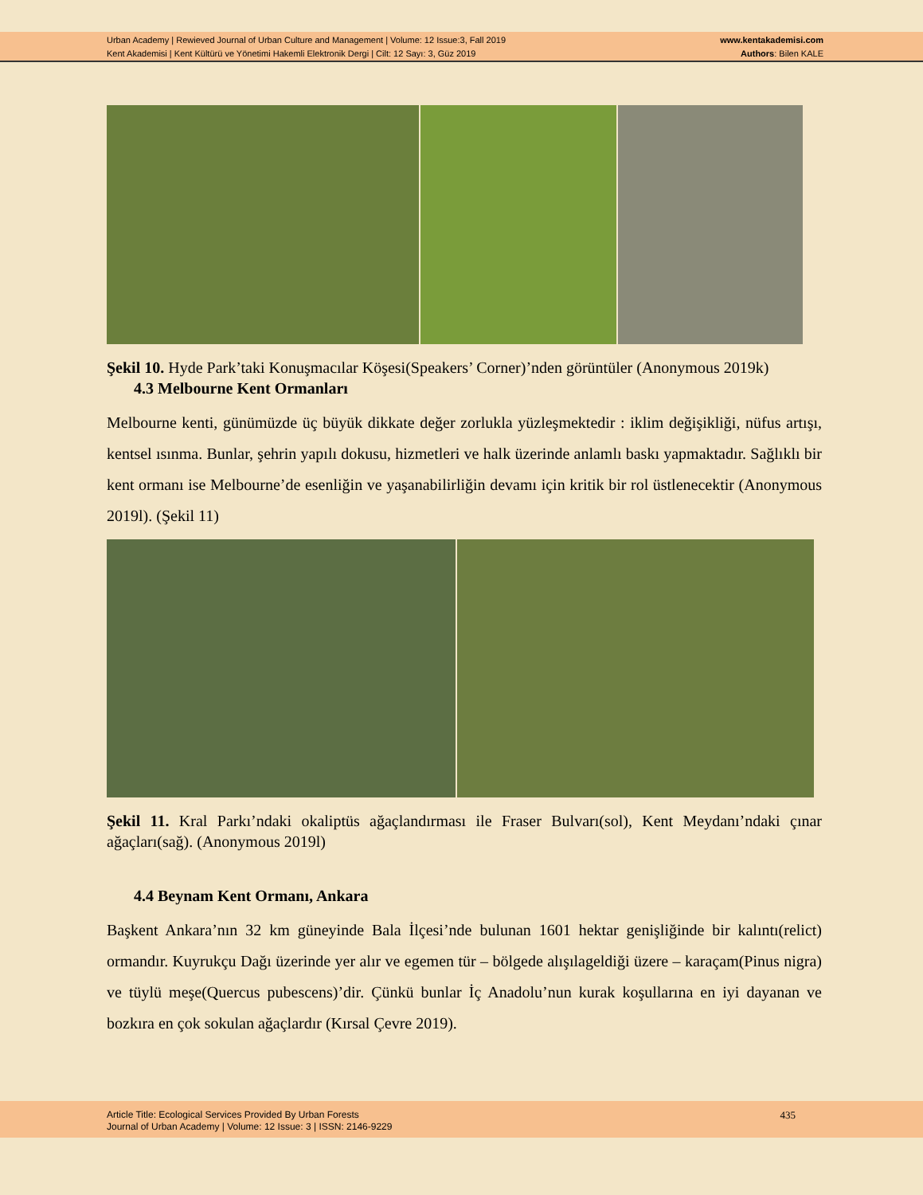Urban Academy | Rewieved Journal of Urban Culture and Management | Volume: 12 Issue:3, Fall 2019
Kent Akademisi | Kent Kültürü ve Yönetimi Hakemli Elektronik Dergi | Cilt: 12 Sayı: 3, Güz 2019
www.kentakademisi.com
Authors: Bilen KALE
Şekil 10. Hyde Park’taki Konuşmacılar Köşesi(Speakers’ Corner)’nden görüntüler (Anonymous 2019k)
4.3 Melbourne Kent Ormanları
Melbourne kenti, günümüzde üç büyük dikkate değer zorlukla yüzleşmektedir : iklim değişikliği, nüfus artışı, kentsel ısınma. Bunlar, şehrin yapılı dokusu, hizmetleri ve halk üzerinde anlamlı baskı yapmaktadır. Sağlıklı bir kent ormanı ise Melbourne’de esenliğin ve yaşanabilirliğin devamı için kritik bir rol üstlenecektir (Anonymous 2019l). (Şekil 11)
Şekil 11. Kral Parkı’ndaki okaliptüs ağaçlandırması ile Fraser Bulvarı(sol), Kent Meydanı’ndaki çınar ağaçları(sağ). (Anonymous 2019l)
4.4 Beynam Kent Ormanı, Ankara
Başkent Ankara’nın 32 km güneyinde Bala İlçesi’nde bulunan 1601 hektar genişliğinde bir kalıntı(relict) ormandır. Kuyrukçu Dağı üzerinde yer alır ve egemen tür – bölgede alışılageldiği üzere – karaçam(Pinus nigra) ve tüylü meşe(Quercus pubescens)’dir. Çünkü bunlar İç Anadolu’nun kurak koşullarına en iyi dayanan ve bozkıra en çok sokulan ağaçlardır (Kırsal Çevre 2019).
Article Title: Ecological Services Provided By Urban Forests
Journal of Urban Academy | Volume: 12 Issue: 3 | ISSN: 2146-9229
435